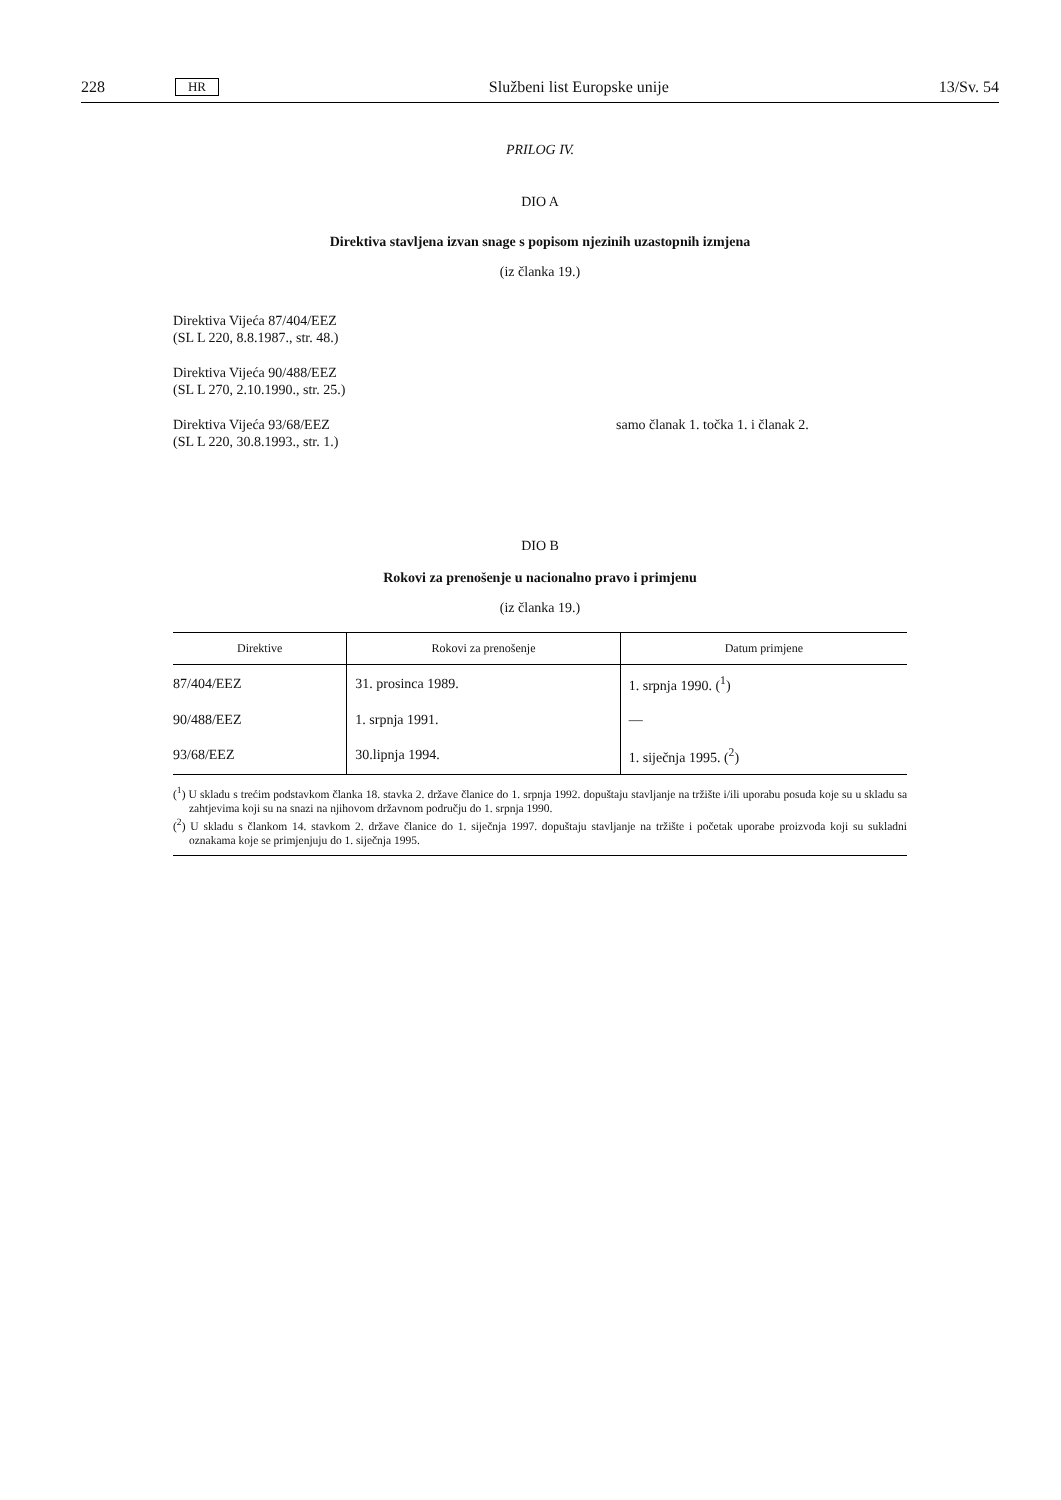228 HR Službeni list Europske unije 13/Sv. 54
PRILOG IV.
DIO A
Direktiva stavljena izvan snage s popisom njezinih uzastopnih izmjena
(iz članka 19.)
Direktiva Vijeća 87/404/EEZ
(SL L 220, 8.8.1987., str. 48.)
Direktiva Vijeća 90/488/EEZ
(SL L 270, 2.10.1990., str. 25.)
Direktiva Vijeća 93/68/EEZ
(SL L 220, 30.8.1993., str. 1.)
samo članak 1. točka 1. i članak 2.
DIO B
Rokovi za prenošenje u nacionalno pravo i primjenu
(iz članka 19.)
| Direktive | Rokovi za prenošenje | Datum primjene |
| --- | --- | --- |
| 87/404/EEZ | 31. prosinca 1989. | 1. srpnja 1990. (<sup>1</sup>) |
| 90/488/EEZ | 1. srpnja 1991. | — |
| 93/68/EEZ | 30.lipnja 1994. | 1. siječnja 1995. (<sup>2</sup>) |
(<sup>1</sup>) U skladu s trećim podstavkom članka 18. stavka 2. države članice do 1. srpnja 1992. dopuštaju stavljanje na tržište i/ili uporabu posuda koje su u skladu sa zahtjevima koji su na snazi na njihovom državnom području do 1. srpnja 1990.
(<sup>2</sup>) U skladu s člankom 14. stavkom 2. države članice do 1. siječnja 1997. dopuštaju stavljanje na tržište i početak uporabe proizvoda koji su sukladni oznakama koje se primjenjuju do 1. siječnja 1995.